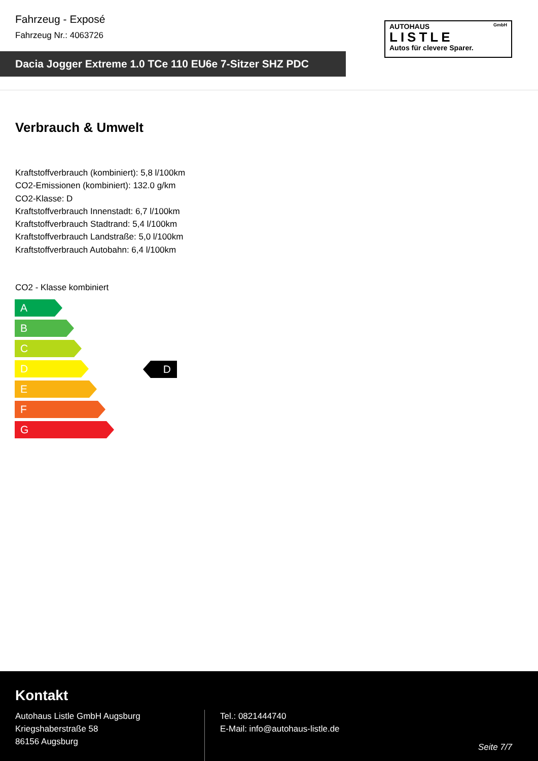Fahrzeug - Exposé
Fahrzeug Nr.: 4063726
Dacia Jogger Extreme 1.0 TCe 110 EU6e 7-Sitzer SHZ PDC
AUTOHAUS GmbH
LISTLE
Autos für clevere Sparer.
Verbrauch & Umwelt
Kraftstoffverbrauch (kombiniert): 5,8 l/100km
CO2-Emissionen (kombiniert): 132.0 g/km
CO2-Klasse: D
Kraftstoffverbrauch Innenstadt: 6,7 l/100km
Kraftstoffverbrauch Stadtrand: 5,4 l/100km
Kraftstoffverbrauch Landstraße: 5,0 l/100km
Kraftstoffverbrauch Autobahn: 6,4 l/100km
CO2 - Klasse kombiniert
A
B
C
D
E
F
G
D
Kontakt
Autohaus Listle GmbH Augsburg
Kriegshaberstraße 58
86156 Augsburg
Tel.: 0821444740
E-Mail: info@autohaus-listle.de
Seite 7/7